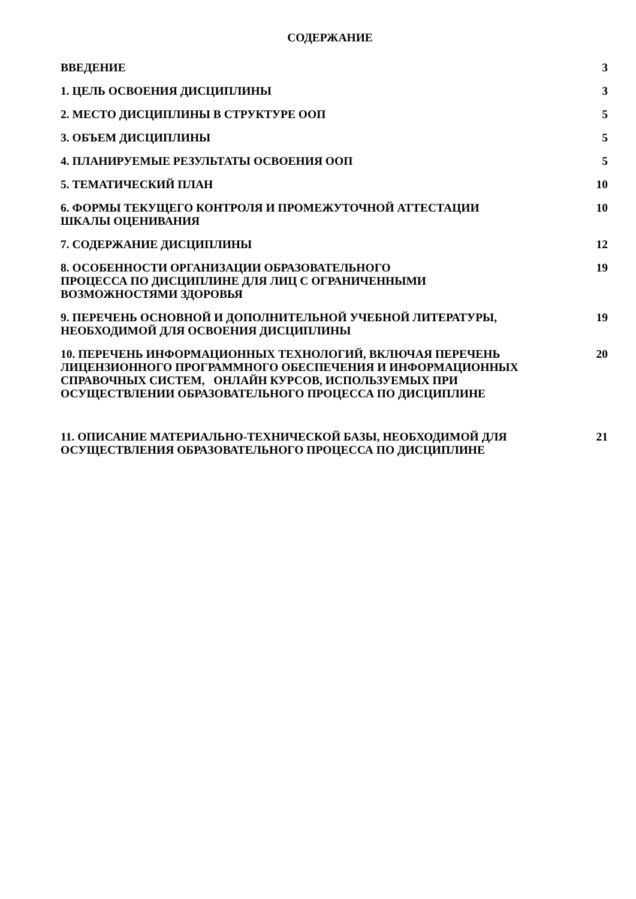СОДЕРЖАНИЕ
| ВВЕДЕНИЕ | 3 |
| 1. ЦЕЛЬ ОСВОЕНИЯ ДИСЦИПЛИНЫ | 3 |
| 2. МЕСТО ДИСЦИПЛИНЫ В СТРУКТУРЕ ООП | 5 |
| 3. ОБЪЕМ ДИСЦИПЛИНЫ | 5 |
| 4. ПЛАНИРУЕМЫЕ РЕЗУЛЬТАТЫ ОСВОЕНИЯ ООП | 5 |
| 5. ТЕМАТИЧЕСКИЙ ПЛАН | 10 |
| 6. ФОРМЫ ТЕКУЩЕГО КОНТРОЛЯ И ПРОМЕЖУТОЧНОЙ АТТЕСТАЦИИ ШКАЛЫ ОЦЕНИВАНИЯ | 10 |
| 7. СОДЕРЖАНИЕ ДИСЦИПЛИНЫ | 12 |
| 8. ОСОБЕННОСТИ ОРГАНИЗАЦИИ ОБРАЗОВАТЕЛЬНОГО ПРОЦЕССА ПО ДИСЦИПЛИНЕ ДЛЯ ЛИЦ С ОГРАНИЧЕННЫМИ ВОЗМОЖНОСТЯМИ ЗДОРОВЬЯ | 19 |
| 9. ПЕРЕЧЕНЬ ОСНОВНОЙ И ДОПОЛНИТЕЛЬНОЙ УЧЕБНОЙ ЛИТЕРАТУРЫ, НЕОБХОДИМОЙ ДЛЯ ОСВОЕНИЯ ДИСЦИПЛИНЫ | 19 |
| 10. ПЕРЕЧЕНЬ ИНФОРМАЦИОННЫХ ТЕХНОЛОГИЙ, ВКЛЮЧАЯ ПЕРЕЧЕНЬ ЛИЦЕНЗИОННОГО ПРОГРАММНОГО ОБЕСПЕЧЕНИЯ И ИНФОРМАЦИОННЫХ СПРАВОЧНЫХ СИСТЕМ, ОНЛАЙН КУРСОВ, ИСПОЛЬЗУЕМЫХ ПРИ ОСУЩЕСТВЛЕНИИ ОБРАЗОВАТЕЛЬНОГО ПРОЦЕССА ПО ДИСЦИПЛИНЕ | 20 |
| 11. ОПИСАНИЕ МАТЕРИАЛЬНО-ТЕХНИЧЕСКОЙ БАЗЫ, НЕОБХОДИМОЙ ДЛЯ ОСУЩЕСТВЛЕНИЯ ОБРАЗОВАТЕЛЬНОГО ПРОЦЕССА ПО ДИСЦИПЛИНЕ | 21 |